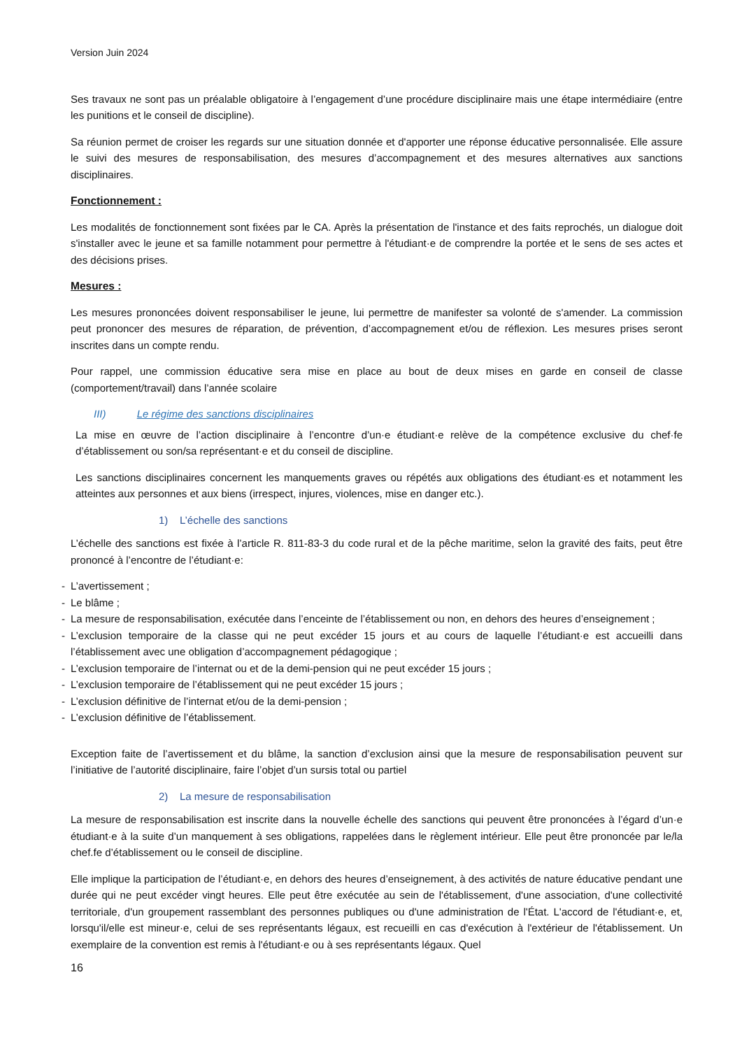Version Juin 2024
Ses travaux ne sont pas un préalable obligatoire à l’engagement d’une procédure disciplinaire mais une étape intermédiaire (entre les punitions et le conseil de discipline).
Sa réunion permet de croiser les regards sur une situation donnée et d'apporter une réponse éducative personnalisée. Elle assure le suivi des mesures de responsabilisation, des mesures d’accompagnement et des mesures alternatives aux sanctions disciplinaires.
Fonctionnement :
Les modalités de fonctionnement sont fixées par le CA. Après la présentation de l'instance et des faits reprochés, un dialogue doit s'installer avec le jeune et sa famille notamment pour permettre à l'étudiant·e de comprendre la portée et le sens de ses actes et des décisions prises.
Mesures :
Les mesures prononcées doivent responsabiliser le jeune, lui permettre de manifester sa volonté de s'amender. La commission peut prononcer des mesures de réparation, de prévention, d’accompagnement et/ou de réflexion. Les mesures prises seront inscrites dans un compte rendu.
Pour rappel, une commission éducative sera mise en place au bout de deux mises en garde en conseil de classe (comportement/travail) dans l’année scolaire
III) Le régime des sanctions disciplinaires
La mise en œuvre de l’action disciplinaire à l’encontre d’un·e étudiant·e relève de la compétence exclusive du chef·fe d’établissement ou son/sa représentant·e et du conseil de discipline.
Les sanctions disciplinaires concernent les manquements graves ou répétés aux obligations des étudiant·es et notamment les atteintes aux personnes et aux biens (irrespect, injures, violences, mise en danger etc.).
1) L’échelle des sanctions
L’échelle des sanctions est fixée à l’article R. 811-83-3 du code rural et de la pêche maritime, selon la gravité des faits, peut être prononcé à l’encontre de l’étudiant·e:
- L’avertissement ;
- Le blâme ;
- La mesure de responsabilisation, exécutée dans l’enceinte de l’établissement ou non, en dehors des heures d’enseignement ;
- L’exclusion temporaire de la classe qui ne peut excéder 15 jours et au cours de laquelle l’étudiant·e est accueilli dans l’établissement avec une obligation d’accompagnement pédagogique ;
- L’exclusion temporaire de l’internat ou et de la demi-pension qui ne peut excéder 15 jours ;
- L’exclusion temporaire de l’établissement qui ne peut excéder 15 jours ;
- L’exclusion définitive de l’internat et/ou de la demi-pension ;
- L’exclusion définitive de l’établissement.
Exception faite de l’avertissement et du blâme, la sanction d’exclusion ainsi que la mesure de responsabilisation peuvent sur l’initiative de l’autorité disciplinaire, faire l’objet d’un sursis total ou partiel
2) La mesure de responsabilisation
La mesure de responsabilisation est inscrite dans la nouvelle échelle des sanctions qui peuvent être prononcées à l’égard d’un·e étudiant·e à la suite d’un manquement à ses obligations, rappelées dans le règlement intérieur. Elle peut être prononcée par le/la chef.fe d’établissement ou le conseil de discipline.
Elle implique la participation de l’étudiant·e, en dehors des heures d’enseignement, à des activités de nature éducative pendant une durée qui ne peut excéder vingt heures. Elle peut être exécutée au sein de l'établissement, d'une association, d'une collectivité territoriale, d'un groupement rassemblant des personnes publiques ou d'une administration de l'État. L'accord de l'étudiant·e, et, lorsqu'il/elle est mineur·e, celui de ses représentants légaux, est recueilli en cas d'exécution à l'extérieur de l'établissement. Un exemplaire de la convention est remis à l'étudiant·e ou à ses représentants légaux. Quel
16